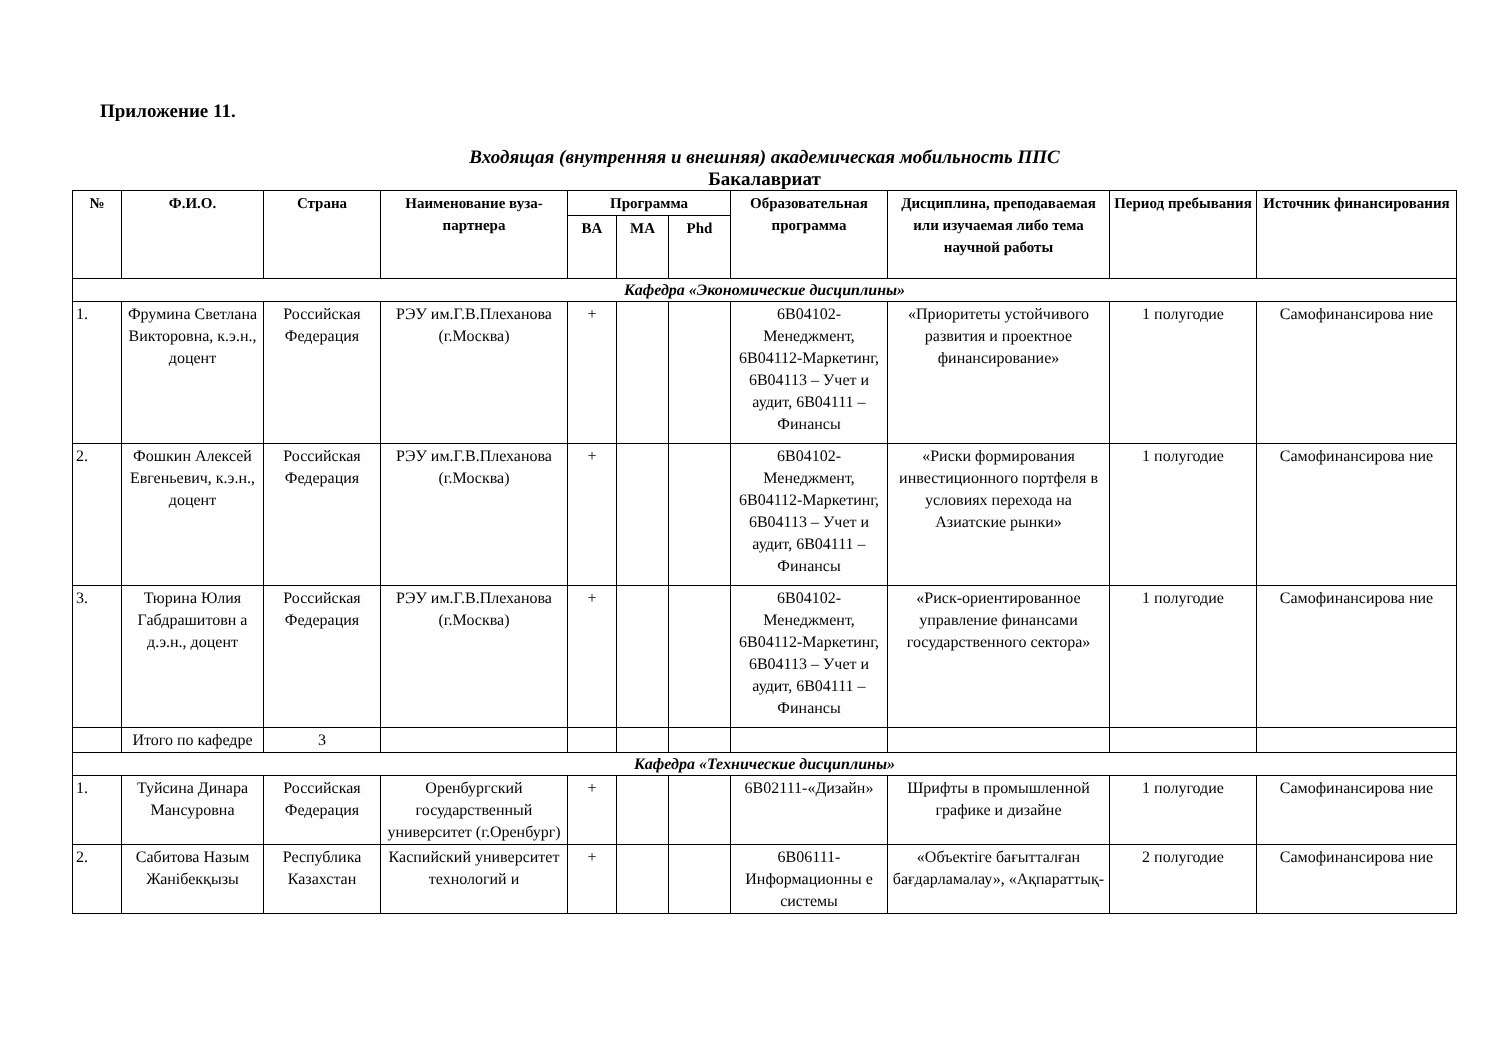Приложение 11.
Входящая (внутренняя и внешняя) академическая мобильность ППС
Бакалавриат
| № | Ф.И.О. | Страна | Наименование вуза-партнера | Программа | | | Образовательная программа | Дисциплина, преподаваемая или изучаемая либо тема научной работы | Период пребывания | Источник финансирования |
| --- | --- | --- | --- | --- | --- | --- | --- | --- | --- | --- |
| | | | | BA | MA | Phd | | | | |
| Кафедра «Экономические дисциплины» | | | | | | | | | | |
| 1. | Фрумина Светлана Викторовна, к.э.н., доцент | Российская Федерация | РЭУ им.Г.В.Плеханова (г.Москва) | + | | | 6В04102-Менеджмент, 6В04112-Маркетинг, 6В04113 – Учет и аудит, 6В04111 – Финансы | «Приоритеты устойчивого развития и проектное финансирование» | 1 полугодие | Самофинансирова ние |
| 2. | Фошкин Алексей Евгеньевич, к.э.н., доцент | Российская Федерация | РЭУ им.Г.В.Плеханова (г.Москва) | + | | | 6В04102-Менеджмент, 6В04112-Маркетинг, 6В04113 – Учет и аудит, 6В04111 – Финансы | «Риски формирования инвестиционного портфеля в условиях перехода на Азиатские рынки» | 1 полугодие | Самофинансирова ние |
| 3. | Тюрина Юлия Габдрашитовн а д.э.н., доцент | Российская Федерация | РЭУ им.Г.В.Плеханова (г.Москва) | + | | | 6В04102-Менеджмент, 6В04112-Маркетинг, 6В04113 – Учет и аудит, 6В04111 – Финансы | «Риск-ориентированное управление финансами государственного сектора» | 1 полугодие | Самофинансирова ние |
| | Итого по кафедре | 3 | | | | | | | | |
| Кафедра «Технические дисциплины» | | | | | | | | | | |
| 1. | Туйсина Динара Мансуровна | Российская Федерация | Оренбургский государственный университет (г.Оренбург) | + | | | 6В02111-«Дизайн» | Шрифты в промышленной графике и дизайне | 1 полугодие | Самофинансирова ние |
| 2. | Сабитова Назым Жанібекқызы | Республика Казахстан | Каспийский университет технологий и | + | | | 6В06111-Информационны е системы | «Объектіге бағытталған бағдарламалау», «Ақпараттық- | 2 полугодие | Самофинансирова ние |